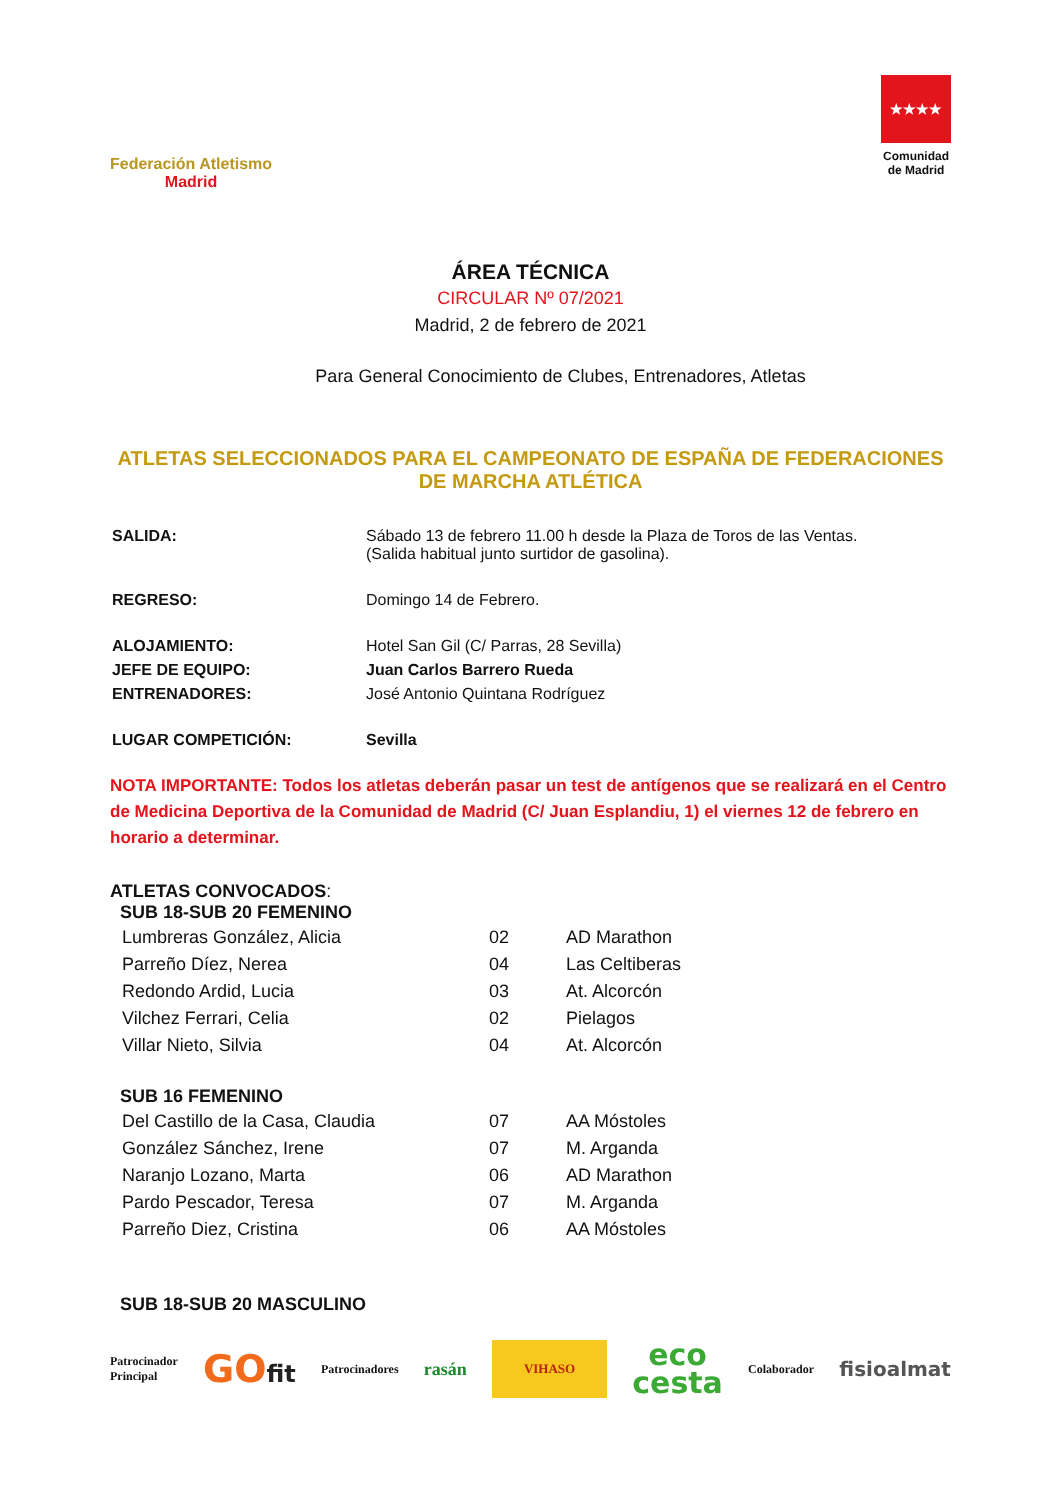Federación Atletismo
Madrid
★★★★
Comunidad
de Madrid
ÁREA TÉCNICA
CIRCULAR Nº 07/2021
Madrid, 2 de febrero de 2021
Para General Conocimiento de Clubes, Entrenadores, Atletas
ATLETAS SELECCIONADOS PARA EL CAMPEONATO DE ESPAÑA DE FEDERACIONES DE MARCHA ATLÉTICA
| SALIDA: | Sábado 13 de febrero 11.00 h desde la Plaza de Toros de las Ventas. (Salida habitual junto surtidor de gasolina). |
| REGRESO: | Domingo 14 de Febrero. |
| ALOJAMIENTO: | Hotel San Gil (C/ Parras, 28 Sevilla) |
| JEFE DE EQUIPO: | Juan Carlos Barrero Rueda |
| ENTRENADORES: | José Antonio Quintana Rodríguez |
| LUGAR COMPETICIÓN: | Sevilla |
NOTA IMPORTANTE: Todos los atletas deberán pasar un test de antígenos que se realizará en el Centro de Medicina Deportiva de la Comunidad de Madrid (C/ Juan Esplandiu, 1) el viernes 12 de febrero en horario a determinar.
ATLETAS CONVOCADOS:
SUB 18-SUB 20 FEMENINO
| Lumbreras González, Alicia | 02 | AD Marathon |
| Parreño Díez, Nerea | 04 | Las Celtiberas |
| Redondo Ardid, Lucia | 03 | At. Alcorcón |
| Vilchez Ferrari, Celia | 02 | Pielagos |
| Villar Nieto, Silvia | 04 | At. Alcorcón |
SUB 16 FEMENINO
| Del Castillo de la Casa, Claudia | 07 | AA Móstoles |
| González Sánchez, Irene | 07 | M. Arganda |
| Naranjo Lozano, Marta | 06 | AD Marathon |
| Pardo Pescador, Teresa | 07 | M. Arganda |
| Parreño Diez, Cristina | 06 | AA Móstoles |
SUB 18-SUB 20 MASCULINO
Patrocinador
Principal
GOfit
Patrocinadores
rasán
VIHASO
eco
cesta
Colaborador
fisioalmat